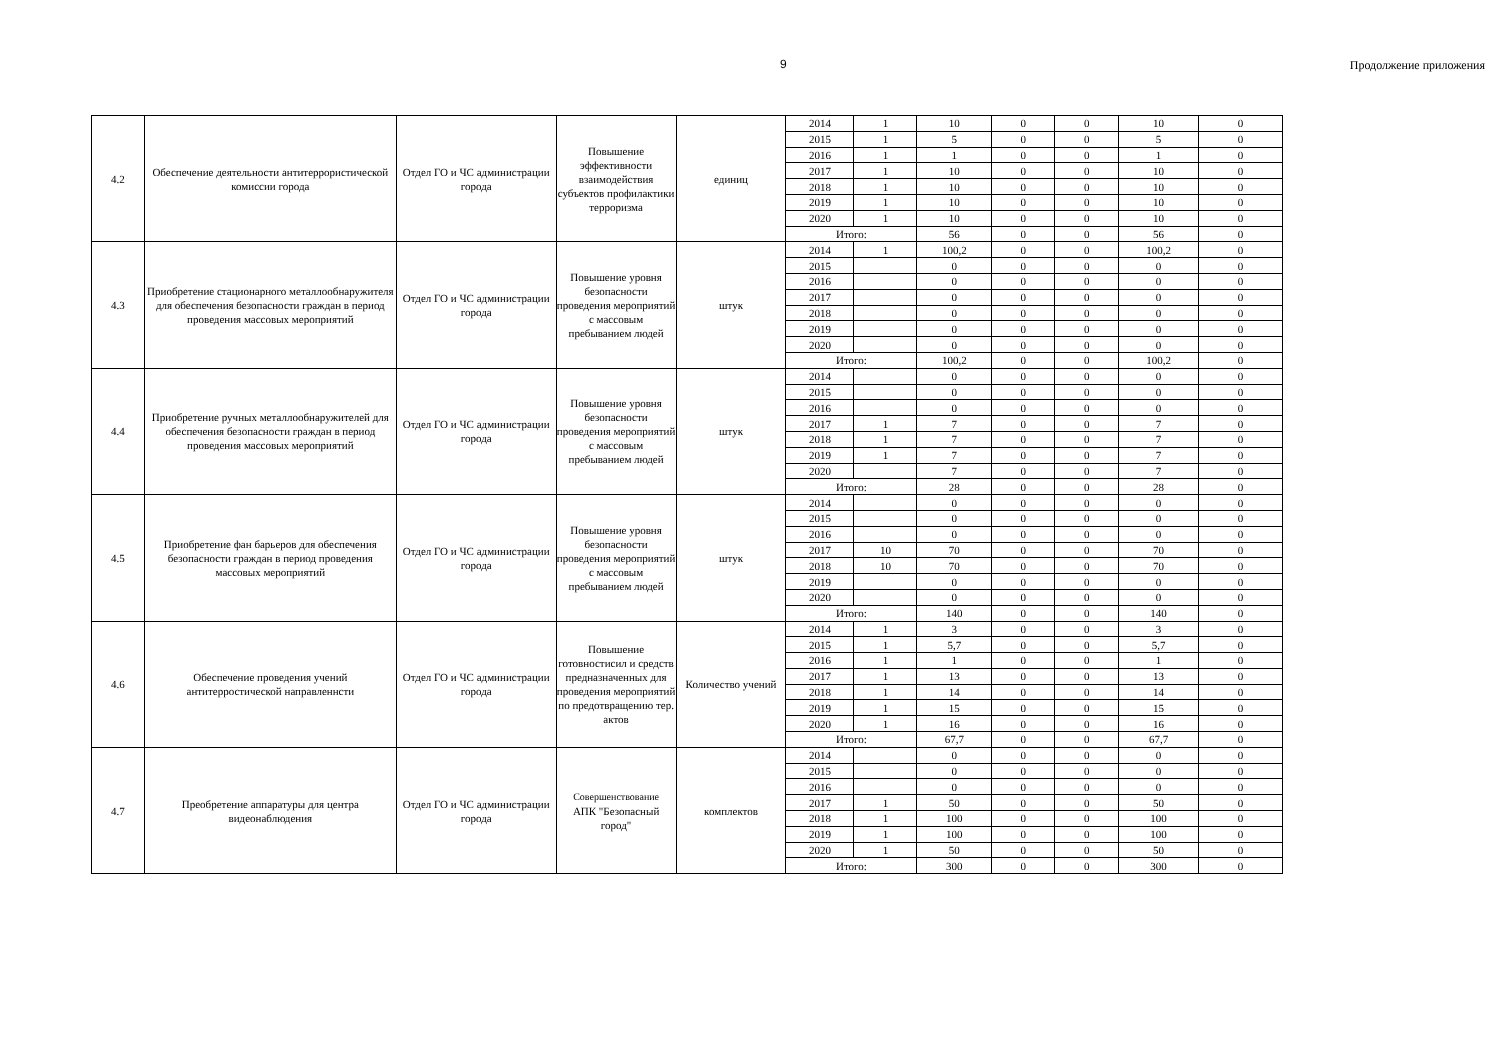9 Продолжение приложения
| 4.2 | Обеспечение деятельности антитеррористической комиссии города | Отдел ГО и ЧС администрации города | Повышение эффективности взаимодействия субъектов профилактики терроризма | единиц | 2014 | 1 | 10 | 0 | 0 | 10 | 0 |
| | | | | | 2015 | 1 | 5 | 0 | 0 | 5 | 0 |
| | | | | | 2016 | 1 | 1 | 0 | 0 | 1 | 0 |
| | | | | | 2017 | 1 | 10 | 0 | 0 | 10 | 0 |
| | | | | | 2018 | 1 | 10 | 0 | 0 | 10 | 0 |
| | | | | | 2019 | 1 | 10 | 0 | 0 | 10 | 0 |
| | | | | | 2020 | 1 | 10 | 0 | 0 | 10 | 0 |
| | | | | | Итого: | | 56 | 0 | 0 | 56 | 0 |
| 4.3 | Приобретение стационарного металлообнаружителя для обеспечения безопасности граждан в период проведения массовых мероприятий | Отдел ГО и ЧС администрации города | Повышение уровня безопасности проведения мероприятий с массовым пребыванием людей | штук | 2014 | 1 | 100,2 | 0 | 0 | 100,2 | 0 |
| | | | | | 2015 | | 0 | 0 | 0 | 0 | 0 |
| | | | | | 2016 | | 0 | 0 | 0 | 0 | 0 |
| | | | | | 2017 | | 0 | 0 | 0 | 0 | 0 |
| | | | | | 2018 | | 0 | 0 | 0 | 0 | 0 |
| | | | | | 2019 | | 0 | 0 | 0 | 0 | 0 |
| | | | | | 2020 | | 0 | 0 | 0 | 0 | 0 |
| | | | | | Итого: | | 100,2 | 0 | 0 | 100,2 | 0 |
| 4.4 | Приобретение ручных металлообнаружителей для обеспечения безопасности граждан в период проведения массовых мероприятий | Отдел ГО и ЧС администрации города | Повышение уровня безопасности проведения мероприятий с массовым пребыванием людей | штук | 2014 | | 0 | 0 | 0 | 0 | 0 |
| | | | | | 2015 | | 0 | 0 | 0 | 0 | 0 |
| | | | | | 2016 | | 0 | 0 | 0 | 0 | 0 |
| | | | | | 2017 | 1 | 7 | 0 | 0 | 7 | 0 |
| | | | | | 2018 | 1 | 7 | 0 | 0 | 7 | 0 |
| | | | | | 2019 | 1 | 7 | 0 | 0 | 7 | 0 |
| | | | | | 2020 | | 7 | 0 | 0 | 7 | 0 |
| | | | | | Итого: | | 28 | 0 | 0 | 28 | 0 |
| 4.5 | Приобретение фан барьеров для обеспечения безопасности граждан в период проведения массовых мероприятий | Отдел ГО и ЧС администрации города | Повышение уровня безопасности проведения мероприятий с массовым пребыванием людей | штук | 2014 | | 0 | 0 | 0 | 0 | 0 |
| | | | | | 2015 | | 0 | 0 | 0 | 0 | 0 |
| | | | | | 2016 | | 0 | 0 | 0 | 0 | 0 |
| | | | | | 2017 | 10 | 70 | 0 | 0 | 70 | 0 |
| | | | | | 2018 | 10 | 70 | 0 | 0 | 70 | 0 |
| | | | | | 2019 | | 0 | 0 | 0 | 0 | 0 |
| | | | | | 2020 | | 0 | 0 | 0 | 0 | 0 |
| | | | | | Итого: | | 140 | 0 | 0 | 140 | 0 |
| 4.6 | Обеспечение проведения учений антитерростической направленнсти | Отдел ГО и ЧС администрации города | Повышение готовностисил и средств предназначенных для проведения мероприятий по предотвращению тер. актов | Количество учений | 2014 | 1 | 3 | 0 | 0 | 3 | 0 |
| | | | | | 2015 | 1 | 5,7 | 0 | 0 | 5,7 | 0 |
| | | | | | 2016 | 1 | 1 | 0 | 0 | 1 | 0 |
| | | | | | 2017 | 1 | 13 | 0 | 0 | 13 | 0 |
| | | | | | 2018 | 1 | 14 | 0 | 0 | 14 | 0 |
| | | | | | 2019 | 1 | 15 | 0 | 0 | 15 | 0 |
| | | | | | 2020 | 1 | 16 | 0 | 0 | 16 | 0 |
| | | | | | Итого: | | 67,7 | 0 | 0 | 67,7 | 0 |
| 4.7 | Преобретение аппаратуры для центра видеонаблюдения | Отдел ГО и ЧС администрации города | Совершенствование АПК "Безопасный город" | комплектов | 2014 | | 0 | 0 | 0 | 0 | 0 |
| | | | | | 2015 | | 0 | 0 | 0 | 0 | 0 |
| | | | | | 2016 | | 0 | 0 | 0 | 0 | 0 |
| | | | | | 2017 | 1 | 50 | 0 | 0 | 50 | 0 |
| | | | | | 2018 | 1 | 100 | 0 | 0 | 100 | 0 |
| | | | | | 2019 | 1 | 100 | 0 | 0 | 100 | 0 |
| | | | | | 2020 | 1 | 50 | 0 | 0 | 50 | 0 |
| | | | | | Итого: | | 300 | 0 | 0 | 300 | 0 |